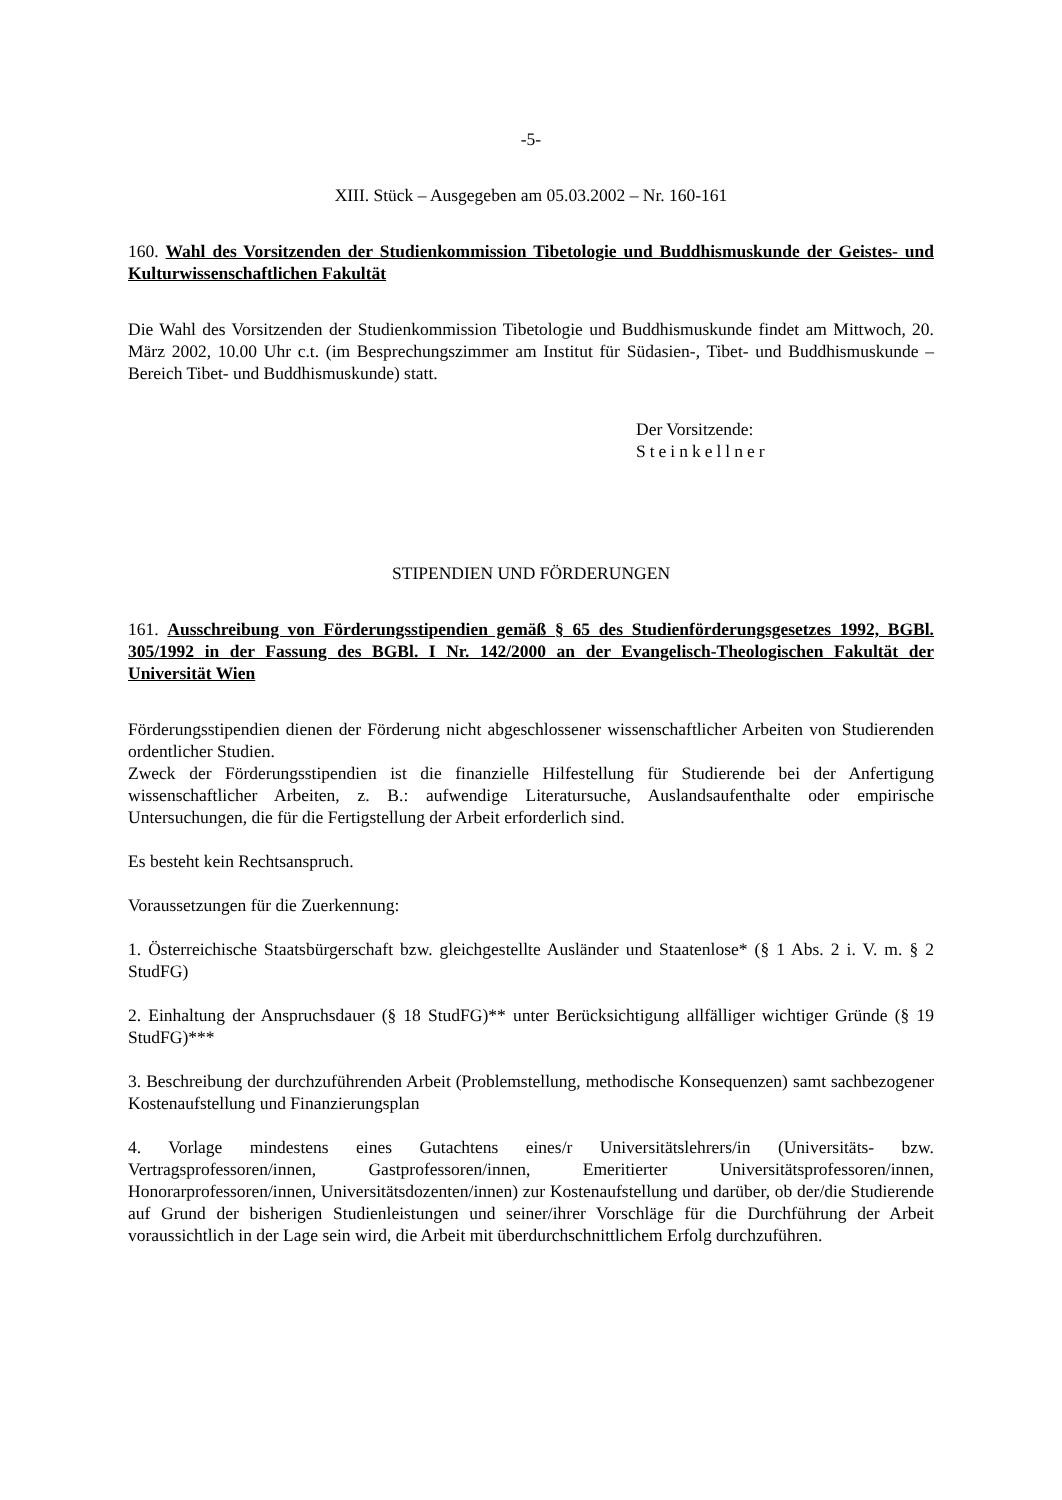-5-
XIII. Stück – Ausgegeben am 05.03.2002 – Nr. 160-161
160. Wahl des Vorsitzenden der Studienkommission Tibetologie und Buddhismuskunde der Geistes- und Kulturwissenschaftlichen Fakultät
Die Wahl des Vorsitzenden der Studienkommission Tibetologie und Buddhismuskunde findet am Mittwoch, 20. März 2002, 10.00 Uhr c.t. (im Besprechungszimmer am Institut für Südasien-, Tibet- und Buddhismuskunde – Bereich Tibet- und Buddhismuskunde) statt.
Der Vorsitzende:
Steinkellner
STIPENDIEN UND FÖRDERUNGEN
161. Ausschreibung von Förderungsstipendien gemäß § 65 des Studienförderungsgesetzes 1992, BGBl. 305/1992 in der Fassung des BGBl. I Nr. 142/2000 an der Evangelisch-Theologischen Fakultät der Universität Wien
Förderungsstipendien dienen der Förderung nicht abgeschlossener wissenschaftlicher Arbeiten von Studierenden ordentlicher Studien.
Zweck der Förderungsstipendien ist die finanzielle Hilfestellung für Studierende bei der Anfertigung wissenschaftlicher Arbeiten, z. B.: aufwendige Literatursuche, Auslandsaufenthalte oder empirische Untersuchungen, die für die Fertigstellung der Arbeit erforderlich sind.
Es besteht kein Rechtsanspruch.
Voraussetzungen für die Zuerkennung:
1. Österreichische Staatsbürgerschaft bzw. gleichgestellte Ausländer und Staatenlose* (§ 1 Abs. 2 i. V. m. § 2 StudFG)
2. Einhaltung der Anspruchsdauer (§ 18 StudFG)** unter Berücksichtigung allfälliger wichtiger Gründe (§ 19 StudFG)***
3. Beschreibung der durchzuführenden Arbeit (Problemstellung, methodische Konsequenzen) samt sachbezogener Kostenaufstellung und Finanzierungsplan
4. Vorlage mindestens eines Gutachtens eines/r Universitätslehrers/in (Universitäts- bzw. Vertragsprofessoren/innen, Gastprofessoren/innen, Emeritierter Universitätsprofessoren/innen, Honorarprofessoren/innen, Universitätsdozenten/innen) zur Kostenaufstellung und darüber, ob der/die Studierende auf Grund der bisherigen Studienleistungen und seiner/ihrer Vorschläge für die Durchführung der Arbeit voraussichtlich in der Lage sein wird, die Arbeit mit überdurchschnittlichem Erfolg durchzuführen.